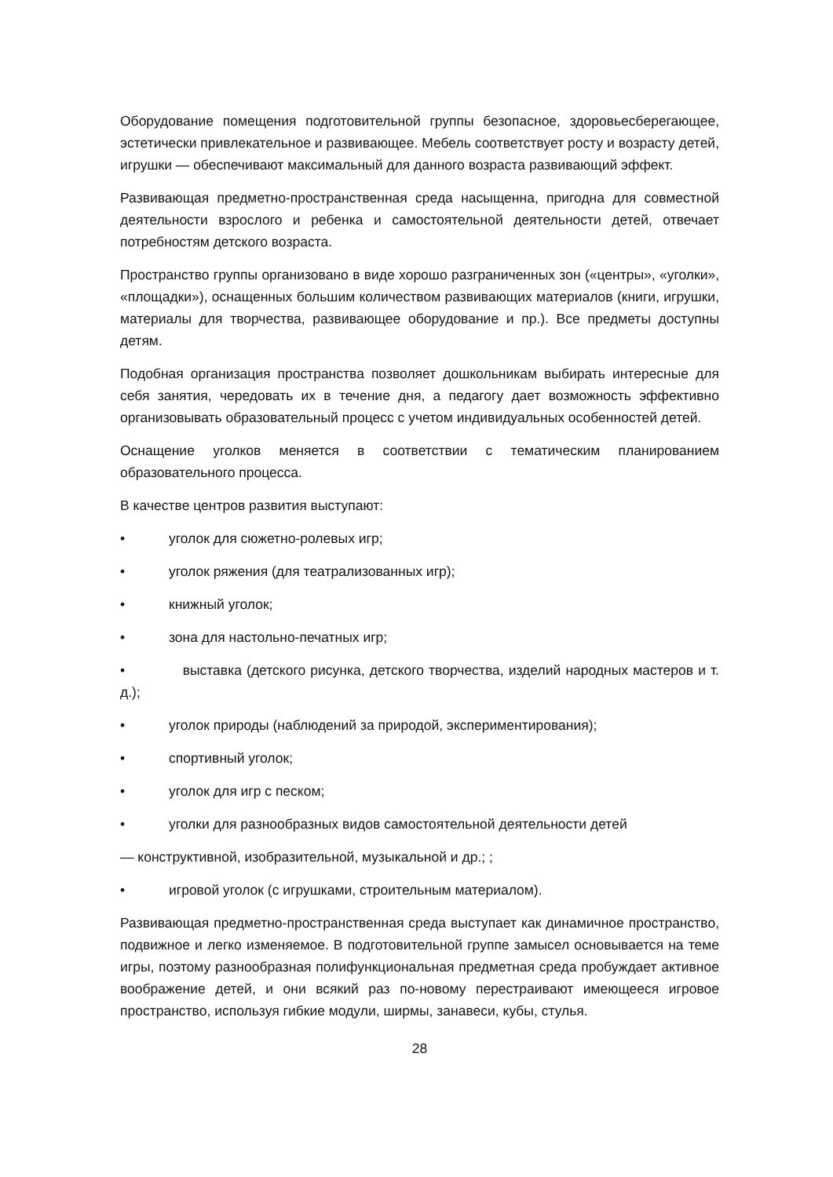Оборудование помещения подготовительной группы безопасное, здоровьесберегающее, эстетически привлекательное и развивающее. Мебель соответствует росту и возрасту детей, игрушки — обеспечивают максимальный для данного возраста развивающий эффект.
Развивающая предметно-пространственная среда насыщенна, пригодна для совместной деятельности взрослого и ребенка и самостоятельной деятельности детей, отвечает потребностям детского возраста.
Пространство группы организовано в виде хорошо разграниченных зон («центры», «уголки», «площадки»), оснащенных большим количеством развивающих материалов (книги, игрушки, материалы для творчества, развивающее оборудование и пр.). Все предметы доступны детям.
Подобная организация пространства позволяет дошкольникам выбирать интересные для себя занятия, чередовать их в течение дня, а педагогу дает возможность эффективно организовывать образовательный процесс с учетом индивидуальных особенностей детей.
Оснащение уголков меняется в соответствии с тематическим планированием образовательного процесса.
В качестве центров развития выступают:
• уголок для сюжетно-ролевых игр;
• уголок ряжения (для театрализованных игр);
• книжный уголок;
• зона для настольно-печатных игр;
• выставка (детского рисунка, детского творчества, изделий народных мастеров и т. д.);
• уголок природы (наблюдений за природой, экспериментирования);
• спортивный уголок;
• уголок для игр с песком;
• уголки для разнообразных видов самостоятельной деятельности детей
— конструктивной, изобразительной, музыкальной и др.; ;
• игровой уголок (с игрушками, строительным материалом).
Развивающая предметно-пространственная среда выступает как динамичное пространство, подвижное и легко изменяемое. В подготовительной группе замысел основывается на теме игры, поэтому разнообразная полифункциональная предметная среда пробуждает активное воображение детей, и они всякий раз по-новому перестраивают имеющееся игровое пространство, используя гибкие модули, ширмы, занавеси, кубы, стулья.
28